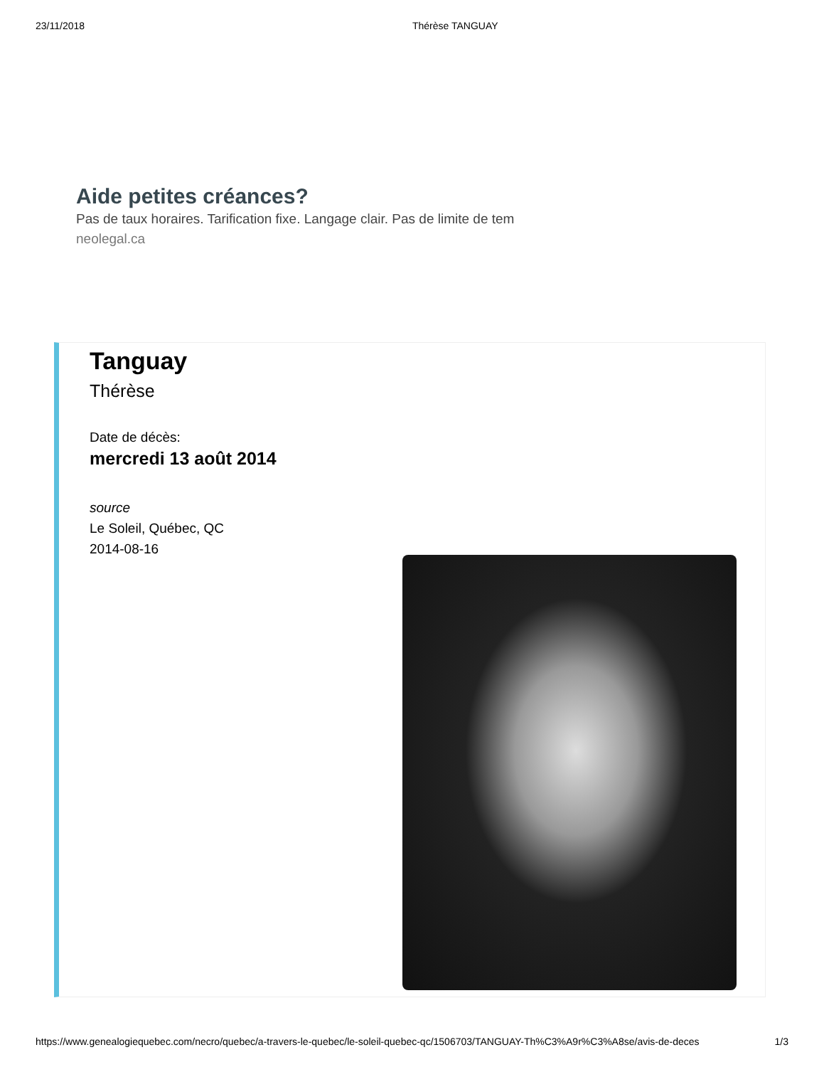23/11/2018 Thérèse TANGUAY
Aide petites créances?
Pas de taux horaires. Tarification fixe. Langage clair. Pas de limite de tem
neolegal.ca
Tanguay
Thérèse
Date de décès:
mercredi 13 août 2014
source
Le Soleil, Québec, QC
2014-08-16
https://www.genealogiequebec.com/necro/quebec/a-travers-le-quebec/le-soleil-quebec-qc/1506703/TANGUAY-Th%C3%A9r%C3%A8se/avis-de-deces 1/3